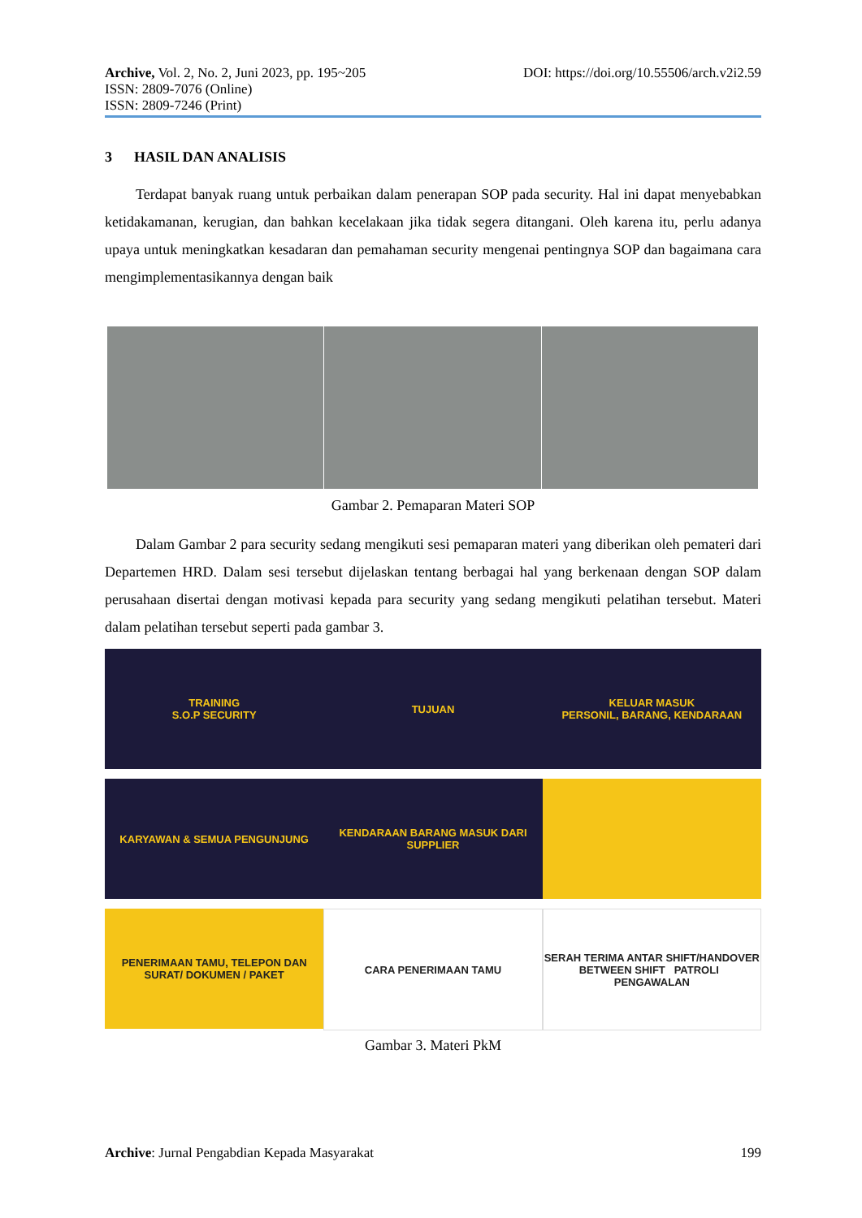Archive, Vol. 2, No. 2, Juni 2023, pp. 195~205
ISSN: 2809-7076 (Online)
ISSN: 2809-7246 (Print)
DOI: https://doi.org/10.55506/arch.v2i2.59
3 HASIL DAN ANALISIS
Terdapat banyak ruang untuk perbaikan dalam penerapan SOP pada security. Hal ini dapat menyebabkan ketidakamanan, kerugian, dan bahkan kecelakaan jika tidak segera ditangani. Oleh karena itu, perlu adanya upaya untuk meningkatkan kesadaran dan pemahaman security mengenai pentingnya SOP dan bagaimana cara mengimplementasikannya dengan baik
Gambar 2. Pemaparan Materi SOP
Dalam Gambar 2 para security sedang mengikuti sesi pemaparan materi yang diberikan oleh pemateri dari Departemen HRD. Dalam sesi tersebut dijelaskan tentang berbagai hal yang berkenaan dengan SOP dalam perusahaan disertai dengan motivasi kepada para security yang sedang mengikuti pelatihan tersebut. Materi dalam pelatihan tersebut seperti pada gambar 3.
TRAINING
S.O.P SECURITY
TUJUAN
KELUAR MASUK
PERSONIL, BARANG, KENDARAAN
KARYAWAN & SEMUA PENGUNJUNG
KENDARAAN BARANG MASUK DARI SUPPLIER
PENERIMAAN TAMU, TELEPON DAN SURAT/ DOKUMEN / PAKET
CARA PENERIMAAN TAMU
SERAH TERIMA ANTAR SHIFT/HANDOVER BETWEEN SHIFT PATROLI PENGAWALAN
Gambar 3. Materi PkM
Archive: Jurnal Pengabdian Kepada Masyarakat
199